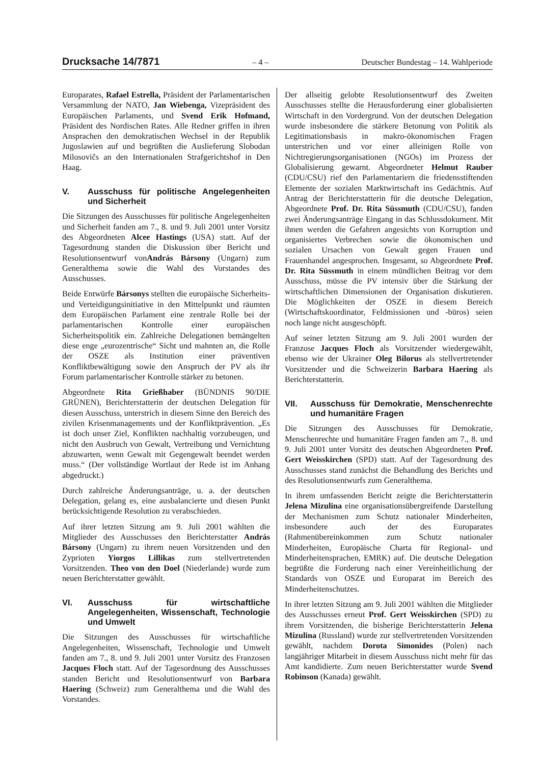Drucksache 14/7871 – 4 – Deutscher Bundestag – 14. Wahlperiode
Europarates, Rafael Estrella, Präsident der Parlamentarischen Versammlung der NATO, Jan Wiebenga, Vizepräsident des Europäischen Parlaments, und Svend Erik Hofmand, Präsident des Nordischen Rates. Alle Redner griffen in ihren Ansprachen den demokratischen Wechsel in der Republik Jugoslawien auf und begrüßten die Auslieferung Slobodan Milosovičs an den Internationalen Strafgerichtshof in Den Haag.
V. Ausschuss für politische Angelegenheiten und Sicherheit
Die Sitzungen des Ausschusses für politische Angelegenheiten und Sicherheit fanden am 7., 8. und 9. Juli 2001 unter Vorsitz des Abgeordneten Alcee Hastings (USA) statt. Auf der Tagesordnung standen die Diskussion über Bericht und Resolutionsentwurf vonAndrás Bársony (Ungarn) zum Generalthema sowie die Wahl des Vorstandes des Ausschusses.
Beide Entwürfe Bársonys stellten die europäische Sicherheits- und Verteidigungsinitiative in den Mittelpunkt und räumten dem Europäischen Parlament eine zentrale Rolle bei der parlamentarischen Kontrolle einer europäischen Sicherheitspolitik ein. Zahlreiche Delegationen bemängelten diese enge „eurozentrische“ Sicht und mahnten an, die Rolle der OSZE als Institution einer präventiven Konfliktbewältigung sowie den Anspruch der PV als ihr Forum parlamentarischer Kontrolle stärker zu betonen.
Abgeordnete Rita Grießhaber (BÜNDNIS 90/DIE GRÜNEN), Berichterstatterin der deutschen Delegation für diesen Ausschuss, unterstrich in diesem Sinne den Bereich des zivilen Krisenmanagements und der Konfliktprävention. „Es ist doch unser Ziel, Konflikten nachhaltig vorzubeugen, und nicht den Ausbruch von Gewalt, Vertreibung und Vernichtung abzuwarten, wenn Gewalt mit Gegengewalt beendet werden muss.“ (Der vollständige Wortlaut der Rede ist im Anhang abgedruckt.)
Durch zahlreiche Änderungsanträge, u. a. der deutschen Delegation, gelang es, eine ausbalancierte und diesen Punkt berücksichtigende Resolution zu verabschieden.
Auf ihrer letzten Sitzung am 9. Juli 2001 wählten die Mitglieder des Ausschusses den Berichterstatter András Bársony (Ungarn) zu ihrem neuen Vorsitzenden und den Zyprioten Yiorgos Lillikas zum stellvertretenden Vorsitzenden. Theo von den Doel (Niederlande) wurde zum neuen Berichterstatter gewählt.
VI. Ausschuss für wirtschaftliche Angelegenheiten, Wissenschaft, Technologie und Umwelt
Die Sitzungen des Ausschusses für wirtschaftliche Angelegenheiten, Wissenschaft, Technologie und Umwelt fanden am 7., 8. und 9. Juli 2001 unter Vorsitz des Franzosen Jacques Floch statt. Auf der Tagesordnung des Ausschusses standen Bericht und Resolutionsentwurf von Barbara Haering (Schweiz) zum Generalthema und die Wahl des Vorstandes.
Der allseitig gelobte Resolutionsentwurf des Zweiten Ausschusses stellte die Herausforderung einer globalisierten Wirtschaft in den Vordergrund. Von der deutschen Delegation wurde insbesondere die stärkere Betonung von Politik als Legitimationsbasis in makro-ökonomischen Fragen unterstrichen und vor einer alleinigen Rolle von Nichtregierungsorganisationen (NGOs) im Prozess der Globalisierung gewarnt. Abgeordneter Helmut Rauber (CDU/CSU) rief den Parlamentariern die friedensstiftenden Elemente der sozialen Marktwirtschaft ins Gedächtnis. Auf Antrag der Berichterstatterin für die deutsche Delegation, Abgeordnete Prof. Dr. Rita Süssmuth (CDU/CSU), fanden zwei Änderungsanträge Eingang in das Schlussdokument. Mit ihnen werden die Gefahren angesichts von Korruption und organisiertes Verbrechen sowie die ökonomischen und sozialen Ursachen von Gewalt gegen Frauen und Frauenhandel angesprochen. Insgesamt, so Abgeordnete Prof. Dr. Rita Süssmuth in einem mündlichen Beitrag vor dem Ausschuss, müsse die PV intensiv über die Stärkung der wirtschaftlichen Dimensionen der Organisation diskutieren. Die Möglichkeiten der OSZE in diesem Bereich (Wirtschaftskoordinator, Feldmissionen und -büros) seien noch lange nicht ausgeschöpft.
Auf seiner letzten Sitzung am 9. Juli 2001 wurden der Franzose Jacques Floch als Vorsitzender wiedergewählt, ebenso wie der Ukrainer Oleg Bilorus als stellvertretender Vorsitzender und die Schweizerin Barbara Haering als Berichterstatterin.
VII. Ausschuss für Demokratie, Menschenrechte und humanitäre Fragen
Die Sitzungen des Ausschusses für Demokratie, Menschenrechte und humanitäre Fragen fanden am 7., 8. und 9. Juli 2001 unter Vorsitz des deutschen Abgeordneten Prof. Gert Weisskirchen (SPD) statt. Auf der Tagesordnung des Ausschusses stand zunächst die Behandlung des Berichts und des Resolutionsentwurfs zum Generalthema.
In ihrem umfassenden Bericht zeigte die Berichterstatterin Jelena Mizulina eine organisationsübergreifende Darstellung der Mechanismen zum Schutz nationaler Minderheiten, insbesondere auch der des Europarates (Rahmenübereinkommen zum Schutz nationaler Minderheiten, Europäische Charta für Regional- und Minderheitensprachen, EMRK) auf. Die deutsche Delegation begrüßte die Forderung nach einer Vereinheitlichung der Standards von OSZE und Europarat im Bereich des Minderheitenschutzes.
In ihrer letzten Sitzung am 9. Juli 2001 wählten die Mitglieder des Ausschusses erneut Prof. Gert Weisskirchen (SPD) zu ihrem Vorsitzenden, die bisherige Berichterstatterin Jelena Mizulina (Russland) wurde zur stellvertretenden Vorsitzenden gewählt, nachdem Dorota Simonides (Polen) nach langjähriger Mitarbeit in diesem Ausschuss nicht mehr für das Amt kandidierte. Zum neuen Berichterstatter wurde Svend Robinson (Kanada) gewählt.